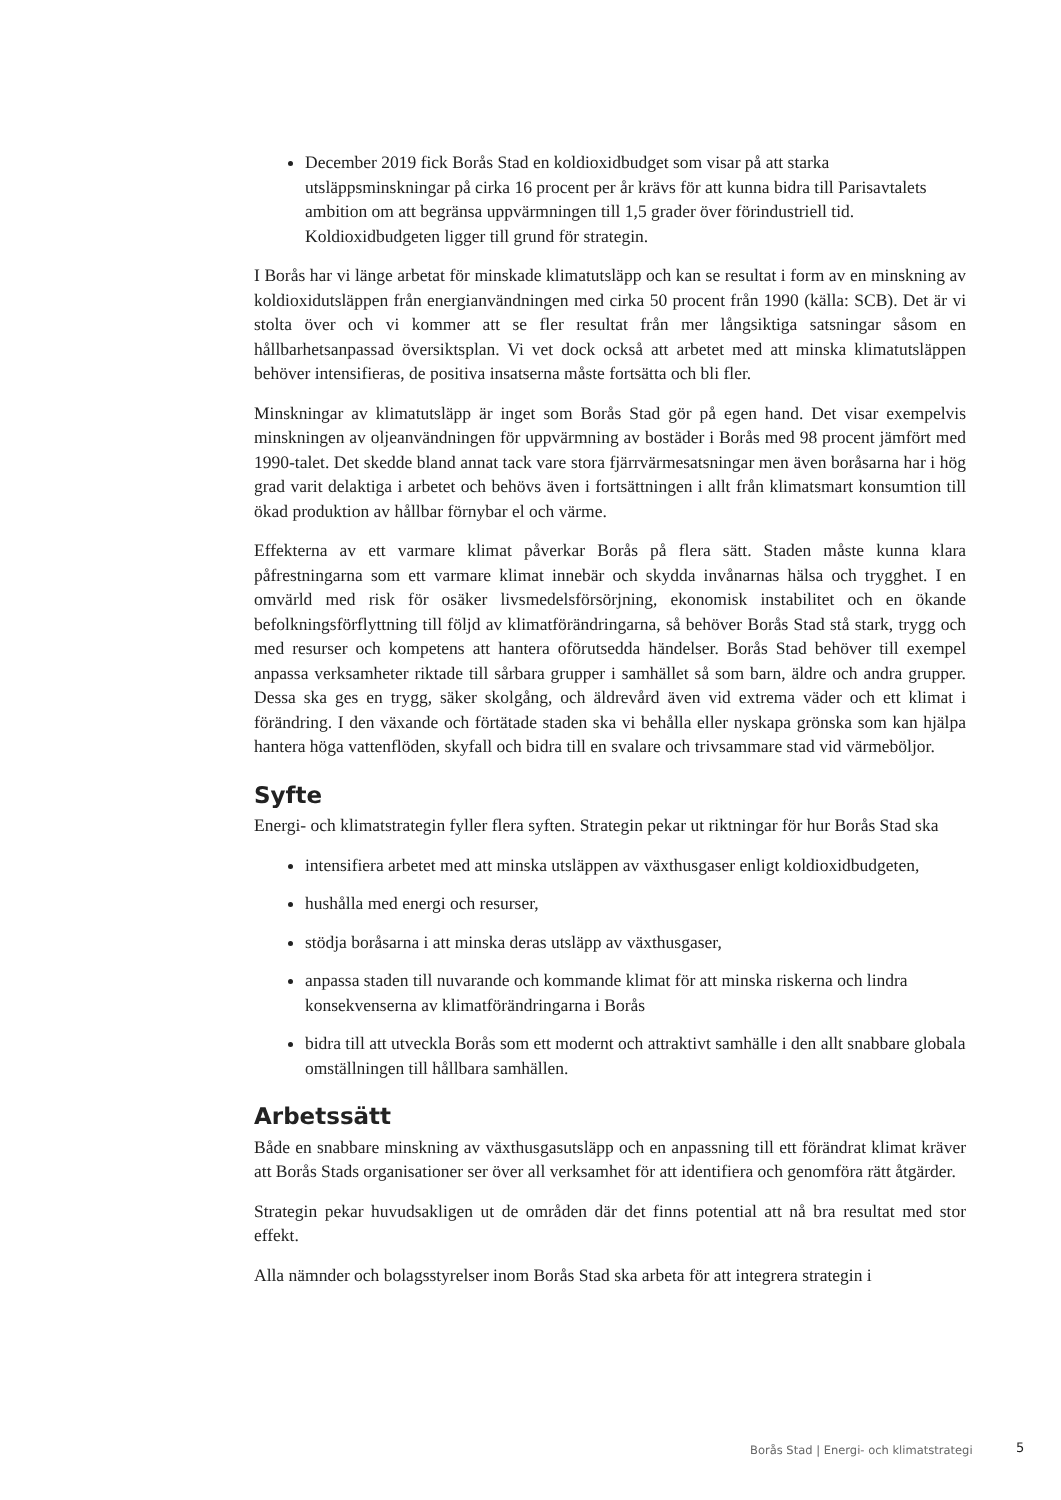December 2019 fick Borås Stad en koldioxidbudget som visar på att starka utsläppsminskningar på cirka 16 procent per år krävs för att kunna bidra till Parisavtalets ambition om att begränsa uppvärmningen till 1,5 grader över förindustriell tid. Koldioxidbudgeten ligger till grund för strategin.
I Borås har vi länge arbetat för minskade klimatutsläpp och kan se resultat i form av en minskning av koldioxidutsläppen från energianvändningen med cirka 50 procent från 1990 (källa: SCB). Det är vi stolta över och vi kommer att se fler resultat från mer långsiktiga satsningar såsom en hållbarhetsanpassad översiktsplan. Vi vet dock också att arbetet med att minska klimatutsläppen behöver intensifieras, de positiva insatserna måste fortsätta och bli fler.
Minskningar av klimatutsläpp är inget som Borås Stad gör på egen hand. Det visar exempelvis minskningen av oljeanvändningen för uppvärmning av bostäder i Borås med 98 procent jämfört med 1990-talet. Det skedde bland annat tack vare stora fjärrvärmesatsningar men även boråsarna har i hög grad varit delaktiga i arbetet och behövs även i fortsättningen i allt från klimatsmart konsumtion till ökad produktion av hållbar förnybar el och värme.
Effekterna av ett varmare klimat påverkar Borås på flera sätt. Staden måste kunna klara påfrestningarna som ett varmare klimat innebär och skydda invånarnas hälsa och trygghet. I en omvärld med risk för osäker livsmedelsförsörjning, ekonomisk instabilitet och en ökande befolkningsförflyttning till följd av klimatförändringarna, så behöver Borås Stad stå stark, trygg och med resurser och kompetens att hantera oförutsedda händelser. Borås Stad behöver till exempel anpassa verksamheter riktade till sårbara grupper i samhället så som barn, äldre och andra grupper. Dessa ska ges en trygg, säker skolgång, och äldrevård även vid extrema väder och ett klimat i förändring. I den växande och förtätade staden ska vi behålla eller nyskapa grönska som kan hjälpa hantera höga vattenflöden, skyfall och bidra till en svalare och trivsammare stad vid värmeböljor.
Syfte
Energi- och klimatstrategin fyller flera syften. Strategin pekar ut riktningar för hur Borås Stad ska
intensifiera arbetet med att minska utsläppen av växthusgaser enligt koldioxidbudgeten,
hushålla med energi och resurser,
stödja boråsarna i att minska deras utsläpp av växthusgaser,
anpassa staden till nuvarande och kommande klimat för att minska riskerna och lindra konsekvenserna av klimatförändringarna i Borås
bidra till att utveckla Borås som ett modernt och attraktivt samhälle i den allt snabbare globala omställningen till hållbara samhällen.
Arbetssätt
Både en snabbare minskning av växthusgasutsläpp och en anpassning till ett förändrat klimat kräver att Borås Stads organisationer ser över all verksamhet för att identifiera och genomföra rätt åtgärder.
Strategin pekar huvudsakligen ut de områden där det finns potential att nå bra resultat med stor effekt.
Alla nämnder och bolagsstyrelser inom Borås Stad ska arbeta för att integrera strategin i
Borås Stad | Energi- och klimatstrategi
5